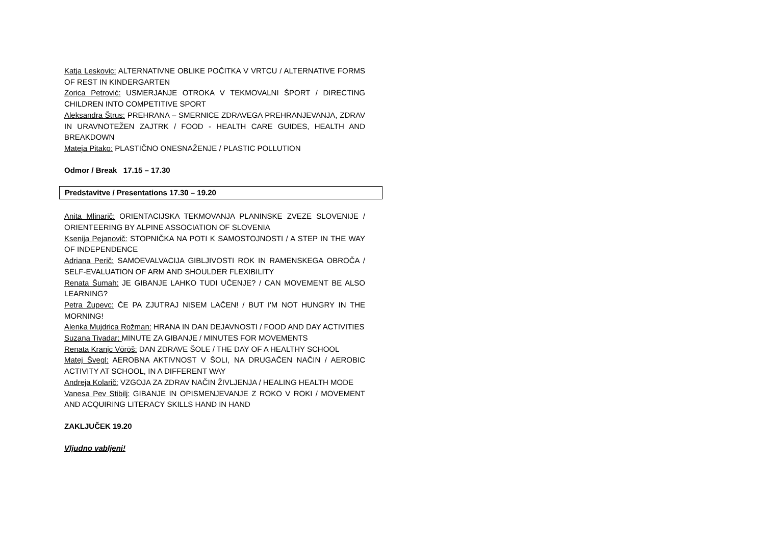Katja Leskovic: ALTERNATIVNE OBLIKE POČITKA V VRTCU / ALTERNATIVE FORMS OF REST IN KINDERGARTEN
Zorica Petrović: USMERJANJE OTROKA V TEKMOVALNI ŠPORT / DIRECTING CHILDREN INTO COMPETITIVE SPORT
Aleksandra Štrus: PREHRANA – SMERNICE ZDRAVEGA PREHRANJEVANJA, ZDRAV IN URAVNOTEŽEN ZAJTRK / FOOD - HEALTH CARE GUIDES, HEALTH AND BREAKDOWN
Mateja Pitako: PLASTIČNO ONESNAŽENJE / PLASTIC POLLUTION
Odmor / Break 17.15 – 17.30
Predstavitve / Presentations 17.30 – 19.20
Anita Mlinarič: ORIENTACIJSKA TEKMOVANJA PLANINSKE ZVEZE SLOVENIJE / ORIENTEERING BY ALPINE ASSOCIATION OF SLOVENIA
Ksenija Pejanovič: STOPNIČKA NA POTI K SAMOSTOJNOSTI / A STEP IN THE WAY OF INDEPENDENCE
Adriana Perič: SAMOEVALVACIJA GIBLJIVOSTI ROK IN RAMENSKEGA OBROČA / SELF-EVALUATION OF ARM AND SHOULDER FLEXIBILITY
Renata Šumah: JE GIBANJE LAHKO TUDI UČENJE? / CAN MOVEMENT BE ALSO LEARNING?
Petra Župevc: ČE PA ZJUTRAJ NISEM LAČEN! / BUT I'M NOT HUNGRY IN THE MORNING!
Alenka Mujdrica Rožman: HRANA IN DAN DEJAVNOSTI / FOOD AND DAY ACTIVITIES
Suzana Tivadar: MINUTE ZA GIBANJE / MINUTES FOR MOVEMENTS
Renata Kranjc Vöröš: DAN ZDRAVE ŠOLE / THE DAY OF A HEALTHY SCHOOL
Matej Švegl: AEROBNA AKTIVNOST V ŠOLI, NA DRUGAČEN NAČIN / AEROBIC ACTIVITY AT SCHOOL, IN A DIFFERENT WAY
Andreja Kolarič: VZGOJA ZA ZDRAV NAČIN ŽIVLJENJA / HEALING HEALTH MODE
Vanesa Pev Stibilj: GIBANJE IN OPISMENJEVANJE Z ROKO V ROKI / MOVEMENT AND ACQUIRING LITERACY SKILLS HAND IN HAND
ZAKLJUČEK 19.20
Vljudno vabljeni!